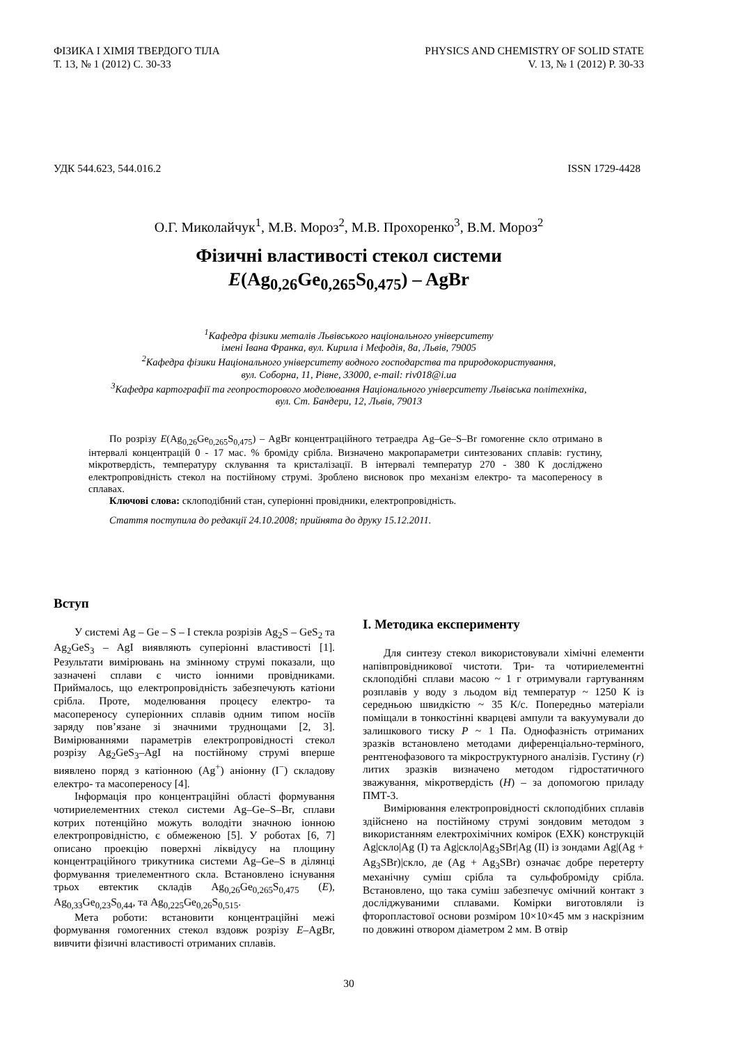ФІЗИКА І ХІМІЯ ТВЕРДОГО ТІЛА
Т. 13, № 1 (2012) С. 30-33
PHYSICS AND CHEMISTRY OF SOLID STATE
V. 13, № 1 (2012) P. 30-33
УДК 544.623, 544.016.2 ISSN 1729-4428
О.Г. Миколайчук<sup>1</sup>, М.В. Мороз<sup>2</sup>, М.В. Прохоренко<sup>3</sup>, В.М. Мороз<sup>2</sup>
Фізичні властивості стекол системи
E(Ag<sub>0,26</sub>Ge<sub>0,265</sub>S<sub>0,475</sub>) – AgBr
<sup>1</sup> Кафедра фізики металів Львівського національного університету
імені Івана Франка, вул. Кирила і Мефодія, 8а, Львів, 79005
<sup>2</sup> Кафедра фізики Національного університету водного господарства та природокористування,
вул. Соборна, 11, Рівне, 33000, e-mail: riv018@i.ua
<sup>3</sup> Кафедра картографії та геопросторового моделювання Національного університету Львівська політехніка,
вул. Ст. Бандери, 12, Львів, 79013
По розрізу E(Ag<sub>0,26</sub>Ge<sub>0,265</sub>S<sub>0,475</sub>) – AgBr концентраційного тетраедра Ag–Ge–S–Br гомогенне скло отримано в інтервалі концентрацій 0 - 17 мас. % броміду срібла. Визначено макропараметри синтезованих сплавів: густину, мікротвердість, температуру склування та кристалізації. В інтервалі температур 270 - 380 К досліджено електропровідність стекол на постійному струмі. Зроблено висновок про механізм електро- та масопереносу в сплавах.
Ключові слова: склоподібний стан, суперіонні провідники, електропровідність.
Стаття поступила до редакції 24.10.2008; прийнята до друку 15.12.2011.
Вступ
У системі Ag – Ge – S – I стекла розрізів Ag<sub>2</sub>S – GeS<sub>2</sub> та Ag<sub>2</sub>GeS<sub>3</sub> – AgI виявляють суперіонні властивості [1]. Результати вимірювань на змінному струмі показали, що зазначені сплави є чисто іонними провідниками. Приймалось, що електропровідність забезпечують катіони срібла. Проте, моделювання процесу електро- та масопереносу суперіонних сплавів одним типом носіїв заряду пов’язане зі значними труднощами [2, 3]. Вимірюваннями параметрів електропровідності стекол розрізу Ag<sub>2</sub>GeS<sub>3</sub>–AgI на постійному струмі вперше виявлено поряд з катіонною (Ag<sup>+</sup>) аніонну (I<sup>−</sup>) складову електро- та масопереносу [4].
Інформація про концентраційні області формування чотириелементних стекол системи Ag–Ge–S–Br, сплави котрих потенційно можуть володіти значною іонною електропровідністю, є обмеженою [5]. У роботах [6, 7] описано проекцію поверхні ліквідусу на площину концентраційного трикутника системи Ag–Ge–S в ділянці формування триелементного скла. Встановлено існування трьох евтектик складів Ag<sub>0,26</sub>Ge<sub>0,265</sub>S<sub>0,475</sub> (E), Ag<sub>0,33</sub>Ge<sub>0,23</sub>S<sub>0,44</sub>, та Ag<sub>0,225</sub>Ge<sub>0,26</sub>S<sub>0,515</sub>.
Мета роботи: встановити концентраційні межі формування гомогенних стекол вздовж розрізу E–AgBr, вивчити фізичні властивості отриманих сплавів.
I. Методика експерименту
Для синтезу стекол використовували хімічні елементи напівпровідникової чистоти. Три- та чотириелементні склоподібні сплави масою ~ 1 г отримували гартуванням розплавів у воду з льодом від температур ~ 1250 К із середньою швидкістю ~ 35 К/с. Попередньо матеріали поміщали в тонкостінні кварцеві ампули та вакуумували до залишкового тиску P ~ 1 Па. Однофазність отриманих зразків встановлено методами диференціально-терміного, рентгенофазового та мікроструктурного аналізів. Густину (r) литих зразків визначено методом гідростатичного зважування, мікротвердість (H) – за допомогою приладу ПМТ-3.
Вимірювання електропровідності склоподібних сплавів здійснено на постійному струмі зондовим методом з використанням електрохімічних комірок (ЕХК) конструкцій Ag|скло|Ag (I) та Ag|скло|Ag<sub>3</sub>SBr|Ag (II) із зондами Ag|(Ag + Ag<sub>3</sub>SBr)|скло, де (Ag + Ag<sub>3</sub>SBr) означає добре перетерту механічну суміш срібла та сульфоброміду срібла. Встановлено, що така суміш забезпечує омічний контакт з досліджуваними сплавами. Комірки виготовляли із фторопластової основи розміром 10×10×45 мм з наскрізним по довжині отвором діаметром 2 мм. В отвір
30